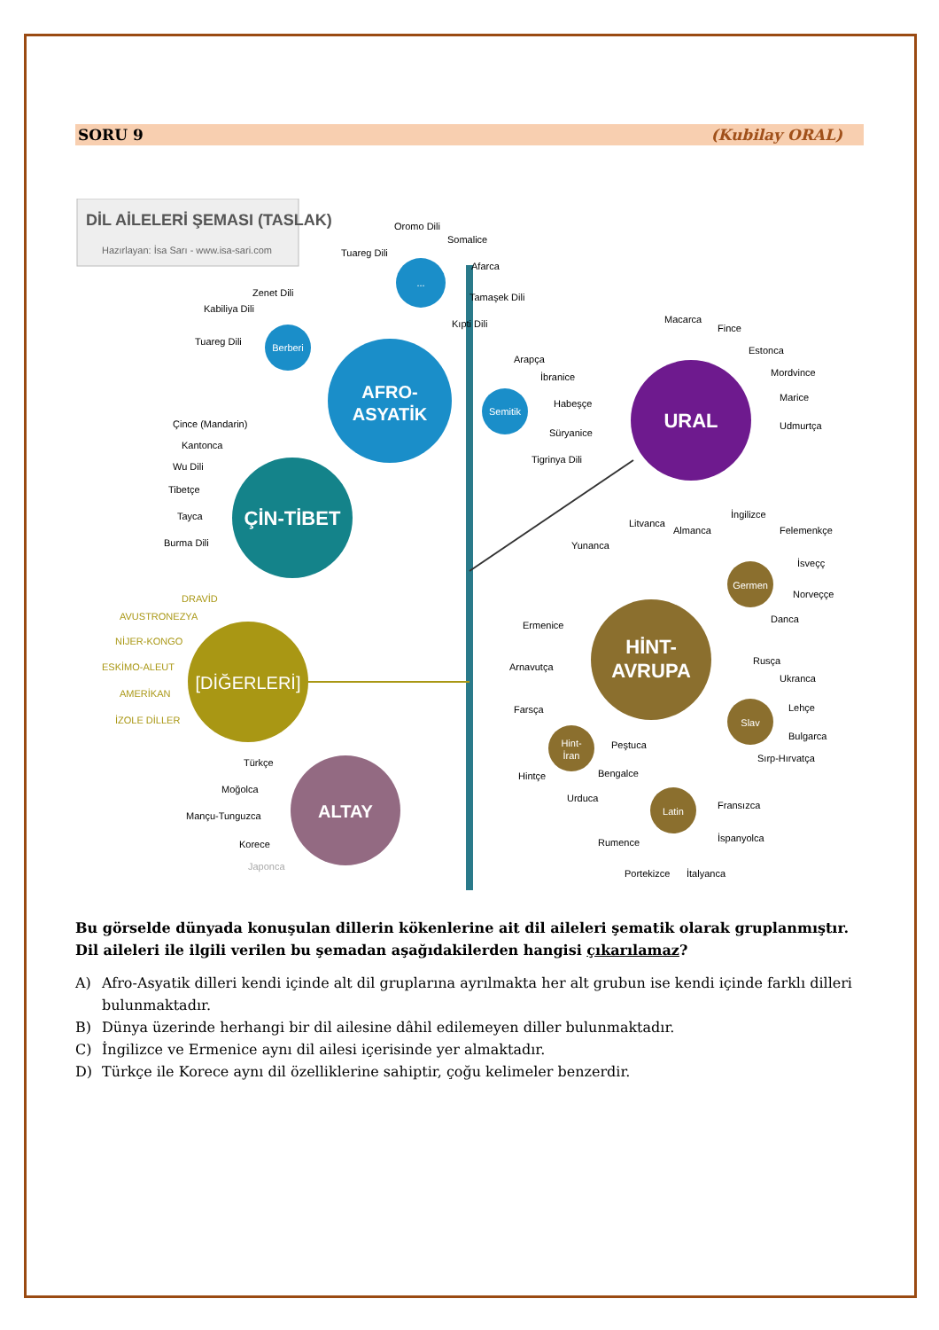SORU 9 (Kubilay ORAL)
DİL AİLELERİ ŞEMASI (TASLAK)
Hazırlayan: İsa Sarı - www.isa-sari.com
AFRO-
ASYATİK
...
Oromo Dili
Somalice
Tuareg Dili
Afarca
Tamaşek Dili
Kıpti Dili
Berberi
Zenet Dili
Kabiliya Dili
Tuareg Dili
Semitik
Arapça
İbranice
Habeşçe
Süryanice
Tigrinya Dili
ÇİN-TİBET
Çince (Mandarin)
Kantonca
Wu Dili
Tibetçe
Tayca
Burma Dili
[DİĞERLERİ]
DRAVİD
AVUSTRONEZYA
NİJER-KONGO
ESKİMO-ALEUT
AMERİKAN
İZOLE DİLLER
ALTAY
Türkçe
Moğolca
Mançu-Tunguzca
Korece
Japonca
URAL
Macarca
Fince
Estonca
Mordvince
Marice
Udmurtça
HİNT-
AVRUPA
Germen
Slav
Hint-
İran
Latin
Litvanca
Yunanca
Ermenice
Arnavutça
İngilizce
Almanca
Felemenkçe
İsveçç
Norveççe
Danca
Rusça
Ukranca
Lehçe
Bulgarca
Sırp-Hırvatça
Farsça
Peştuca
Bengalce
Hintçe
Urduca
Fransızca
İspanyolca
Rumence
Portekizce
İtalyanca
Bu görselde dünyada konuşulan dillerin kökenlerine ait dil aileleri şematik olarak gruplanmıştır. Dil aileleri ile ilgili verilen bu şemadan aşağıdakilerden hangisi çıkarılamaz?
A) Afro-Asyatik dilleri kendi içinde alt dil gruplarına ayrılmakta her alt grubun ise kendi içinde farklı dilleri bulunmaktadır.
B) Dünya üzerinde herhangi bir dil ailesine dâhil edilemeyen diller bulunmaktadır.
C) İngilizce ve Ermenice aynı dil ailesi içerisinde yer almaktadır.
D) Türkçe ile Korece aynı dil özelliklerine sahiptir, çoğu kelimeler benzerdir.